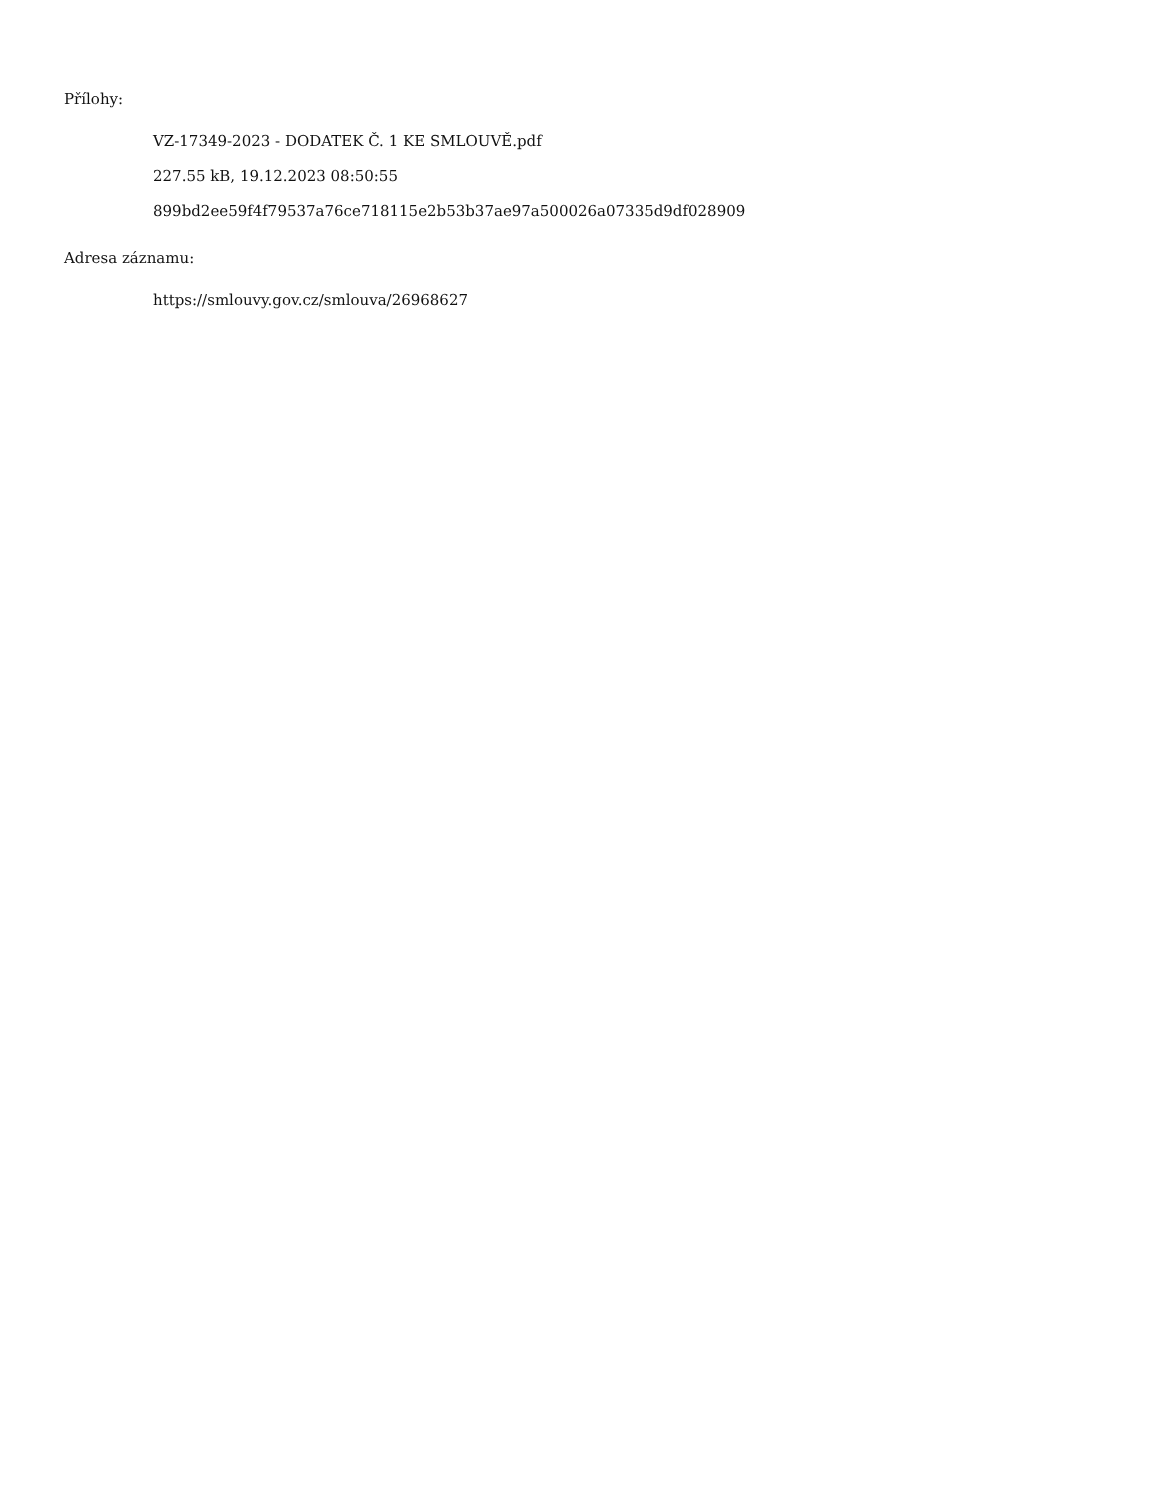Přílohy:
VZ-17349-2023 - DODATEK Č. 1 KE SMLOUVĚ.pdf
227.55 kB, 19.12.2023 08:50:55
899bd2ee59f4f79537a76ce718115e2b53b37ae97a500026a07335d9df028909
Adresa záznamu:
https://smlouvy.gov.cz/smlouva/26968627